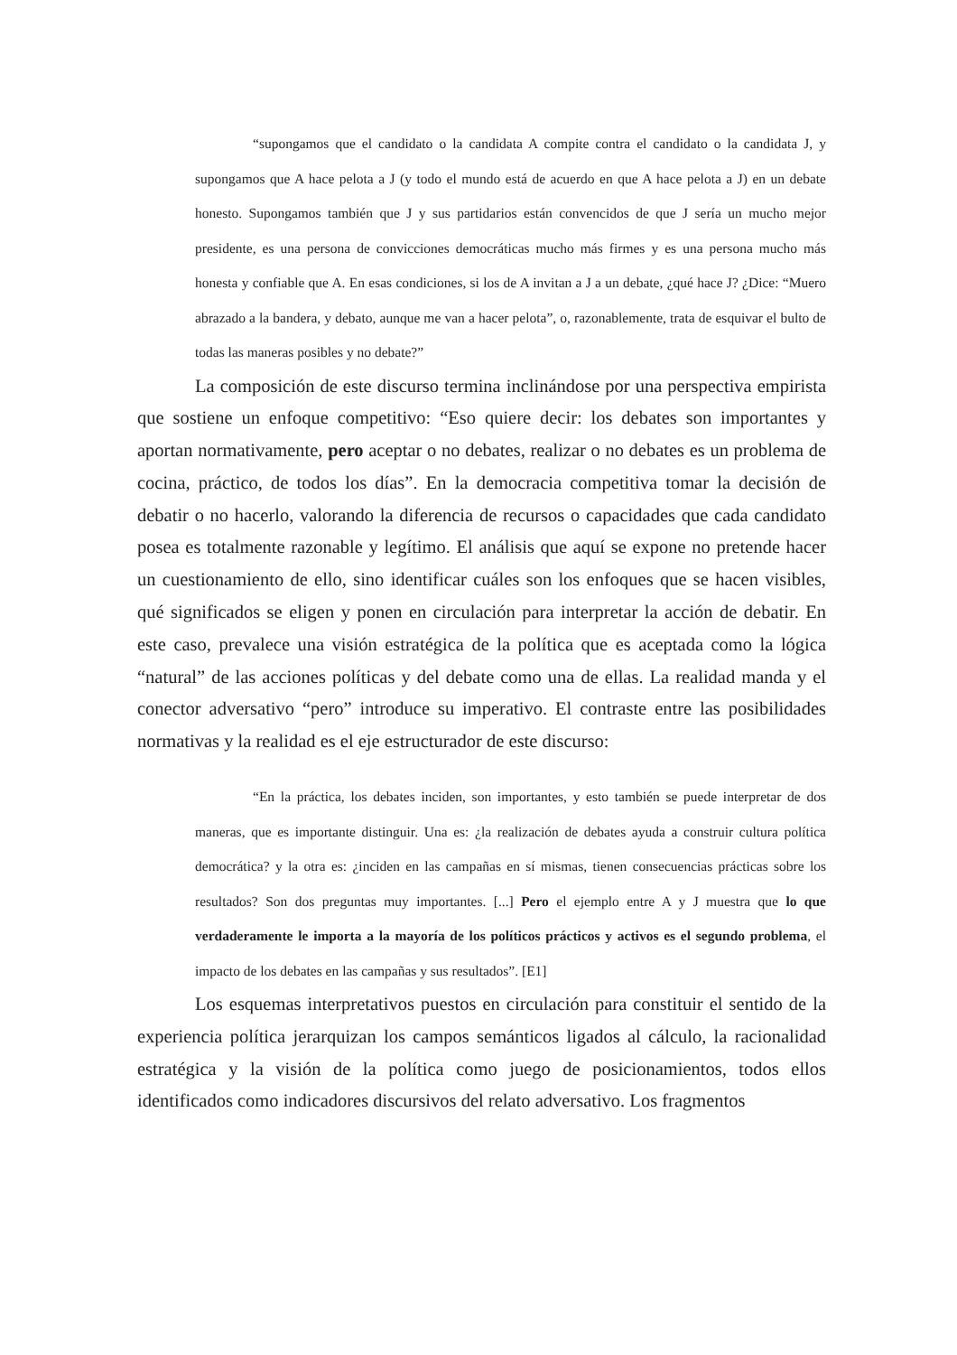“supongamos que el candidato o la candidata A compite contra el candidato o la candidata J, y supongamos que A hace pelota a J (y todo el mundo está de acuerdo en que A hace pelota a J) en un debate honesto. Supongamos también que J y sus partidarios están convencidos de que J sería un mucho mejor presidente, es una persona de convicciones democráticas mucho más firmes y es una persona mucho más honesta y confiable que A. En esas condiciones, si los de A invitan a J a un debate, ¿qué hace J? ¿Dice: “Muero abrazado a la bandera, y debato, aunque me van a hacer pelota”, o, razonablemente, trata de esquivar el bulto de todas las maneras posibles y no debate?”
La composición de este discurso termina inclinándose por una perspectiva empirista que sostiene un enfoque competitivo: “Eso quiere decir: los debates son importantes y aportan normativamente, pero aceptar o no debates, realizar o no debates es un problema de cocina, práctico, de todos los días”. En la democracia competitiva tomar la decisión de debatir o no hacerlo, valorando la diferencia de recursos o capacidades que cada candidato posea es totalmente razonable y legítimo. El análisis que aquí se expone no pretende hacer un cuestionamiento de ello, sino identificar cuáles son los enfoques que se hacen visibles, qué significados se eligen y ponen en circulación para interpretar la acción de debatir. En este caso, prevalece una visión estratégica de la política que es aceptada como la lógica “natural” de las acciones políticas y del debate como una de ellas. La realidad manda y el conector adversativo “pero” introduce su imperativo. El contraste entre las posibilidades normativas y la realidad es el eje estructurador de este discurso:
“En la práctica, los debates inciden, son importantes, y esto también se puede interpretar de dos maneras, que es importante distinguir. Una es: ¿la realización de debates ayuda a construir cultura política democrática? y la otra es: ¿inciden en las campañas en sí mismas, tienen consecuencias prácticas sobre los resultados? Son dos preguntas muy importantes. [...] Pero el ejemplo entre A y J muestra que lo que verdaderamente le importa a la mayoría de los políticos prácticos y activos es el segundo problema, el impacto de los debates en las campañas y sus resultados”. [E1]
Los esquemas interpretativos puestos en circulación para constituir el sentido de la experiencia política jerarquizan los campos semánticos ligados al cálculo, la racionalidad estratégica y la visión de la política como juego de posicionamientos, todos ellos identificados como indicadores discursivos del relato adversativo. Los fragmentos